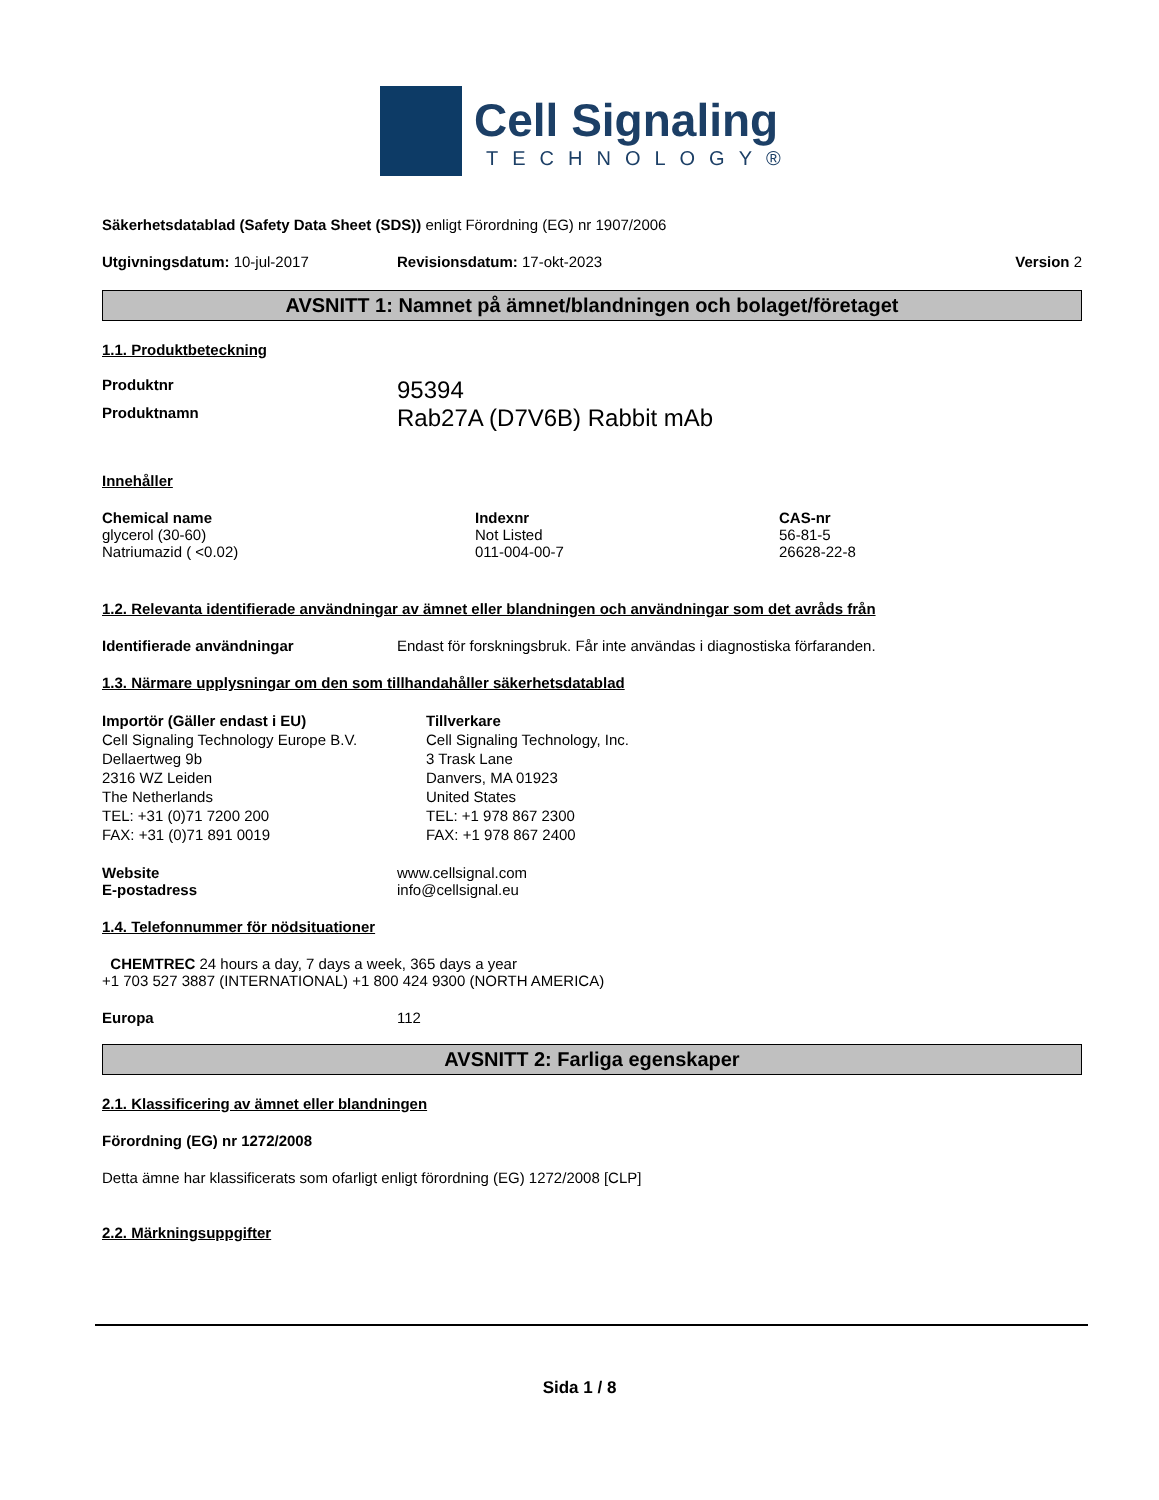Cell Signaling
TECHNOLOGY®
Säkerhetsdatablad (Safety Data Sheet (SDS)) enligt Förordning (EG) nr 1907/2006
Utgivningsdatum: 10-jul-2017 Revisionsdatum: 17-okt-2023 Version 2
AVSNITT 1: Namnet på ämnet/blandningen och bolaget/företaget
1.1. Produktbeteckning
| Produktnr | 95394 |
| Produktnamn | Rab27A (D7V6B) Rabbit mAb |
Innehåller
| Chemical name | Indexnr | CAS-nr |
| --- | --- | --- |
| glycerol (30-60) | Not Listed | 56-81-5 |
| Natriumazid ( <0.02) | 011-004-00-7 | 26628-22-8 |
1.2. Relevanta identifierade användningar av ämnet eller blandningen och användningar som det avråds från
| Identifierade användningar | Endast för forskningsbruk. Får inte användas i diagnostiska förfaranden. |
1.3. Närmare upplysningar om den som tillhandahåller säkerhetsdatablad
Importör (Gäller endast i EU)
Cell Signaling Technology Europe B.V.
Dellaertweg 9b
2316 WZ Leiden
The Netherlands
TEL: +31 (0)71 7200 200
FAX: +31 (0)71 891 0019
Tillverkare
Cell Signaling Technology, Inc.
3 Trask Lane
Danvers, MA 01923
United States
TEL: +1 978 867 2300
FAX: +1 978 867 2400
| Website | www.cellsignal.com |
| E-postadress | info@cellsignal.eu |
1.4. Telefonnummer för nödsituationer
CHEMTREC 24 hours a day, 7 days a week, 365 days a year
+1 703 527 3887 (INTERNATIONAL) +1 800 424 9300 (NORTH AMERICA)
| Europa | 112 |
AVSNITT 2: Farliga egenskaper
2.1. Klassificering av ämnet eller blandningen
Förordning (EG) nr 1272/2008
Detta ämne har klassificerats som ofarligt enligt förordning (EG) 1272/2008 [CLP]
2.2. Märkningsuppgifter
Sida 1 / 8